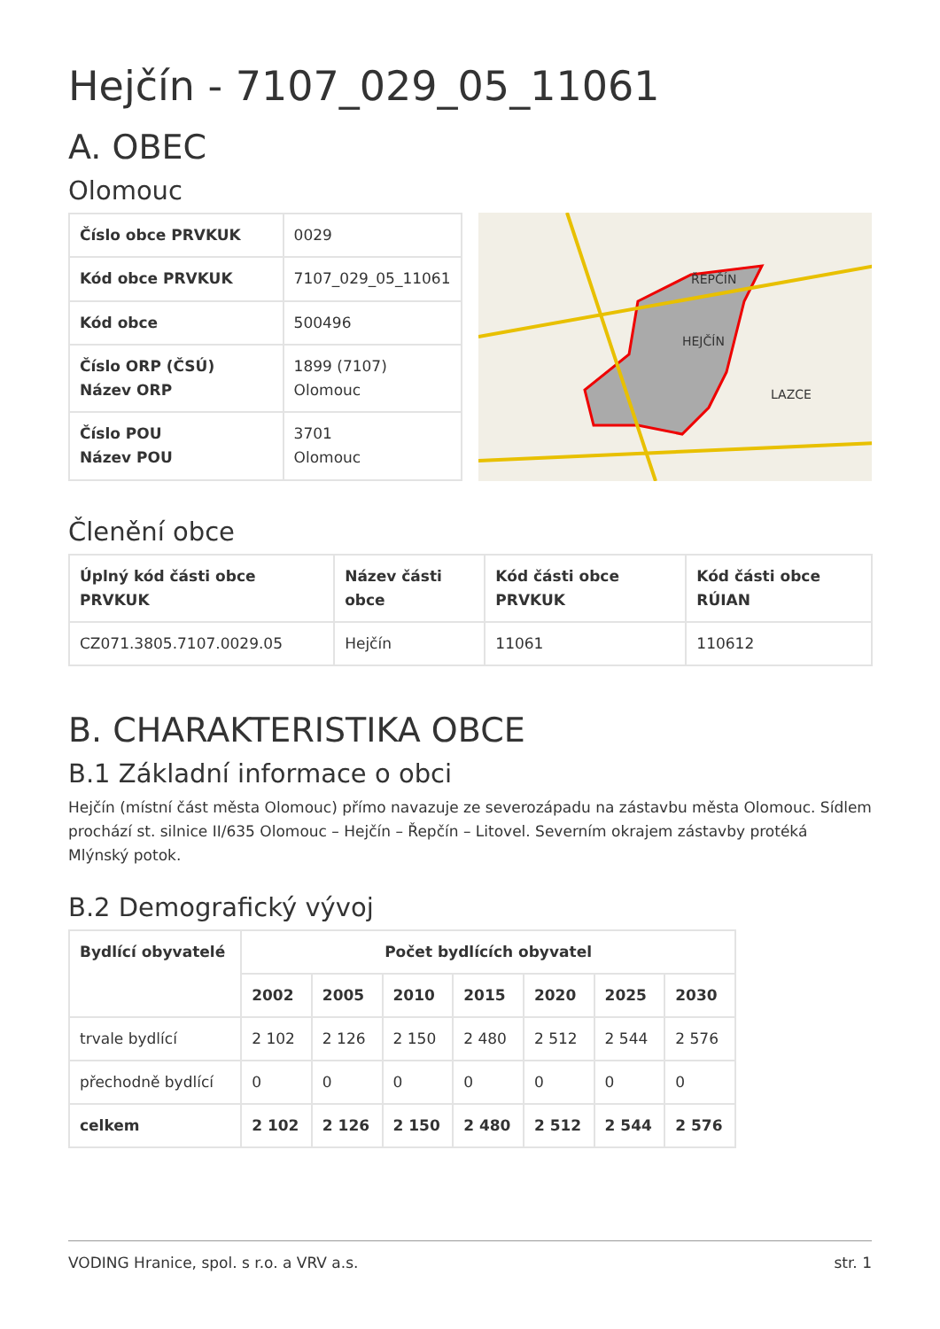Hejčín - 7107_029_05_11061
A. OBEC
Olomouc
| Číslo obce PRVKUK | 0029 |
| Kód obce PRVKUK | 7107_029_05_11061 |
| Kód obce | 500496 |
| Číslo ORP (ČSÚ) Název ORP | 1899 (7107) Olomouc |
| Číslo POU Název POU | 3701 Olomouc |
ŘEPČÍN
HEJČÍN
LAZCE
Členění obce
| Úplný kód části obce PRVKUK | Název části obce | Kód části obce PRVKUK | Kód části obce RÚIAN |
| --- | --- | --- | --- |
| CZ071.3805.7107.0029.05 | Hejčín | 11061 | 110612 |
B. CHARAKTERISTIKA OBCE
B.1 Základní informace o obci
Hejčín (místní část města Olomouc) přímo navazuje ze severozápadu na zástavbu města Olomouc. Sídlem prochází st. silnice II/635 Olomouc – Hejčín – Řepčín – Litovel. Severním okrajem zástavby protéká Mlýnský potok.
B.2 Demografický vývoj
| Bydlící obyvatelé | Počet bydlících obyvatel | | | | | | |
| --- | --- | --- | --- | --- | --- | --- | --- |
| | 2002 | 2005 | 2010 | 2015 | 2020 | 2025 | 2030 |
| trvale bydlící | 2 102 | 2 126 | 2 150 | 2 480 | 2 512 | 2 544 | 2 576 |
| přechodně bydlící | 0 | 0 | 0 | 0 | 0 | 0 | 0 |
| celkem | 2 102 | 2 126 | 2 150 | 2 480 | 2 512 | 2 544 | 2 576 |
VODING Hranice, spol. s r.o. a VRV a.s. str. 1